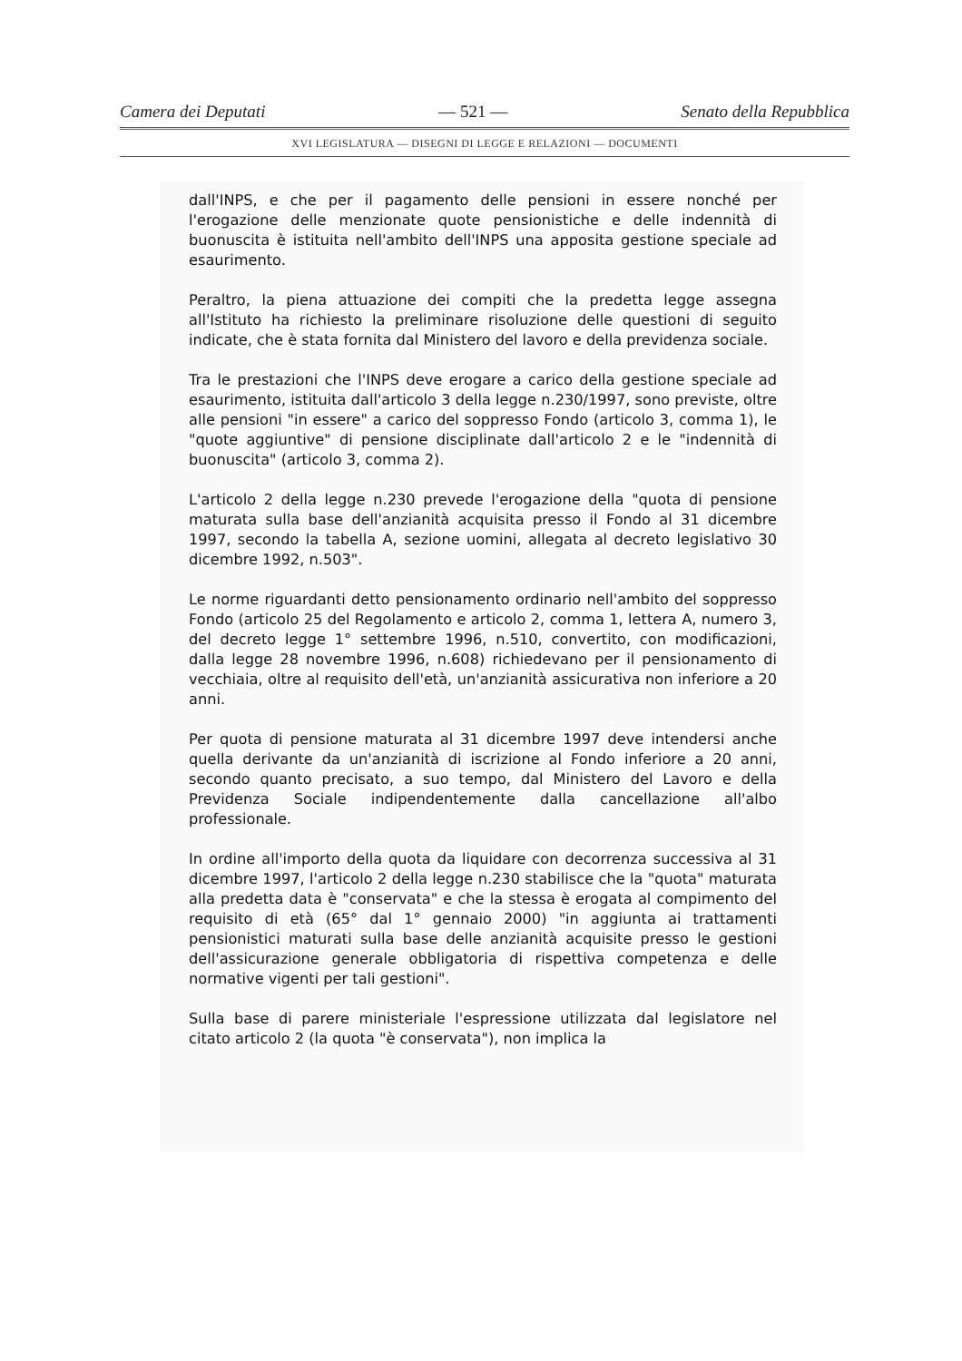Camera dei Deputati — 521 — Senato della Repubblica
XVI LEGISLATURA — DISEGNI DI LEGGE E RELAZIONI — DOCUMENTI
dall'INPS, e che per il pagamento delle pensioni in essere nonché per l'erogazione delle menzionate quote pensionistiche e delle indennità di buonuscita è istituita nell'ambito dell'INPS una apposita gestione speciale ad esaurimento.
Peraltro, la piena attuazione dei compiti che la predetta legge assegna all'Istituto ha richiesto la preliminare risoluzione delle questioni di seguito indicate, che è stata fornita dal Ministero del lavoro e della previdenza sociale.
Tra le prestazioni che l'INPS deve erogare a carico della gestione speciale ad esaurimento, istituita dall'articolo 3 della legge n.230/1997, sono previste, oltre alle pensioni "in essere" a carico del soppresso Fondo (articolo 3, comma 1), le "quote aggiuntive" di pensione disciplinate dall'articolo 2 e le "indennità di buonuscita" (articolo 3, comma 2).
L'articolo 2 della legge n.230 prevede l'erogazione della "quota di pensione maturata sulla base dell'anzianità acquisita presso il Fondo al 31 dicembre 1997, secondo la tabella A, sezione uomini, allegata al decreto legislativo 30 dicembre 1992, n.503".
Le norme riguardanti detto pensionamento ordinario nell'ambito del soppresso Fondo (articolo 25 del Regolamento e articolo 2, comma 1, lettera A, numero 3, del decreto legge 1° settembre 1996, n.510, convertito, con modificazioni, dalla legge 28 novembre 1996, n.608) richiedevano per il pensionamento di vecchiaia, oltre al requisito dell'età, un'anzianità assicurativa non inferiore a 20 anni.
Per quota di pensione maturata al 31 dicembre 1997 deve intendersi anche quella derivante da un'anzianità di iscrizione al Fondo inferiore a 20 anni, secondo quanto precisato, a suo tempo, dal Ministero del Lavoro e della Previdenza Sociale indipendentemente dalla cancellazione all'albo professionale.
In ordine all'importo della quota da liquidare con decorrenza successiva al 31 dicembre 1997, l'articolo 2 della legge n.230 stabilisce che la "quota" maturata alla predetta data è "conservata" e che la stessa è erogata al compimento del requisito di età (65° dal 1° gennaio 2000) "in aggiunta ai trattamenti pensionistici maturati sulla base delle anzianità acquisite presso le gestioni dell'assicurazione generale obbligatoria di rispettiva competenza e delle normative vigenti per tali gestioni".
Sulla base di parere ministeriale l'espressione utilizzata dal legislatore nel citato articolo 2 (la quota "è conservata"), non implica la